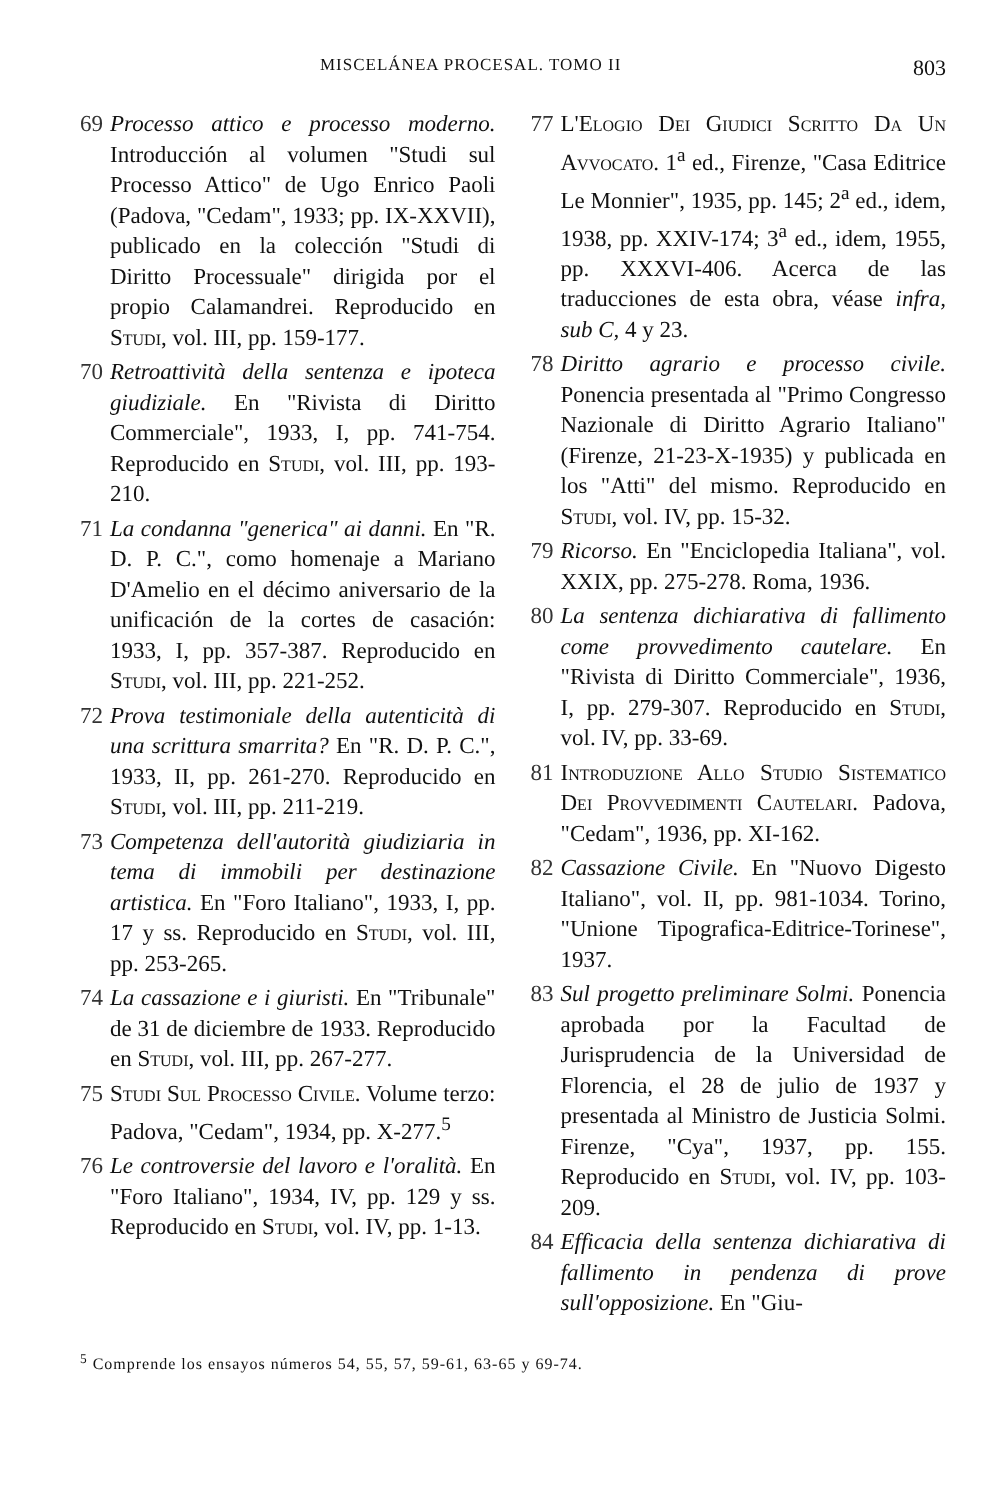MISCELÁNEA PROCESAL. TOMO II 803
69 Processo attico e processo moderno. Introducción al volumen "Studi sul Processo Attico" de Ugo Enrico Paoli (Padova, "Cedam", 1933; pp. IX-XXVII), publicado en la colección "Studi di Diritto Processuale" dirigida por el propio Calamandrei. Reproducido en Studi, vol. III, pp. 159-177.
70 Retroattività della sentenza e ipoteca giudiziale. En "Rivista di Diritto Commerciale", 1933, I, pp. 741-754. Reproducido en Studi, vol. III, pp. 193-210.
71 La condanna "generica" ai danni. En "R. D. P. C.", como homenaje a Mariano D'Amelio en el décimo aniversario de la unificación de la cortes de casación: 1933, I, pp. 357-387. Reproducido en Studi, vol. III, pp. 221-252.
72 Prova testimoniale della autenticità di una scrittura smarrita? En "R. D. P. C.", 1933, II, pp. 261-270. Reproducido en Studi, vol. III, pp. 211-219.
73 Competenza dell'autorità giudiziaria in tema di immobili per destinazione artistica. En "Foro Italiano", 1933, I, pp. 17 y ss. Reproducido en Studi, vol. III, pp. 253-265.
74 La cassazione e i giuristi. En "Tribunale" de 31 de diciembre de 1933. Reproducido en Studi, vol. III, pp. 267-277.
75 Studi Sul Processo Civile. Volume terzo: Padova, "Cedam", 1934, pp. X-277.<sup>5</sup>
76 Le controversie del lavoro e l'oralità. En "Foro Italiano", 1934, IV, pp. 129 y ss. Reproducido en Studi, vol. IV, pp. 1-13.
77 L'Elogio Dei Giudici Scritto Da Un Avvocato. 1<sup>a</sup> ed., Firenze, "Casa Editrice Le Monnier", 1935, pp. 145; 2<sup>a</sup> ed., idem, 1938, pp. XXIV-174; 3<sup>a</sup> ed., idem, 1955, pp. XXXVI-406. Acerca de las traducciones de esta obra, véase infra, sub C, 4 y 23.
78 Diritto agrario e processo civile. Ponencia presentada al "Primo Congresso Nazionale di Diritto Agrario Italiano" (Firenze, 21-23-X-1935) y publicada en los "Atti" del mismo. Reproducido en Studi, vol. IV, pp. 15-32.
79 Ricorso. En "Enciclopedia Italiana", vol. XXIX, pp. 275-278. Roma, 1936.
80 La sentenza dichiarativa di fallimento come provvedimento cautelare. En "Rivista di Diritto Commerciale", 1936, I, pp. 279-307. Reproducido en Studi, vol. IV, pp. 33-69.
81 Introduzione Allo Studio Sistematico Dei Provvedimenti Cautelari. Padova, "Cedam", 1936, pp. XI-162.
82 Cassazione Civile. En "Nuovo Digesto Italiano", vol. II, pp. 981-1034. Torino, "Unione Tipografica-Editrice-Torinese", 1937.
83 Sul progetto preliminare Solmi. Ponencia aprobada por la Facultad de Jurisprudencia de la Universidad de Florencia, el 28 de julio de 1937 y presentada al Ministro de Justicia Solmi. Firenze, "Cya", 1937, pp. 155. Reproducido en Studi, vol. IV, pp. 103-209.
84 Efficacia della sentenza dichiarativa di fallimento in pendenza di prove sull'opposizione. En "Giu-
<sup>5</sup> Comprende los ensayos números 54, 55, 57, 59-61, 63-65 y 69-74.